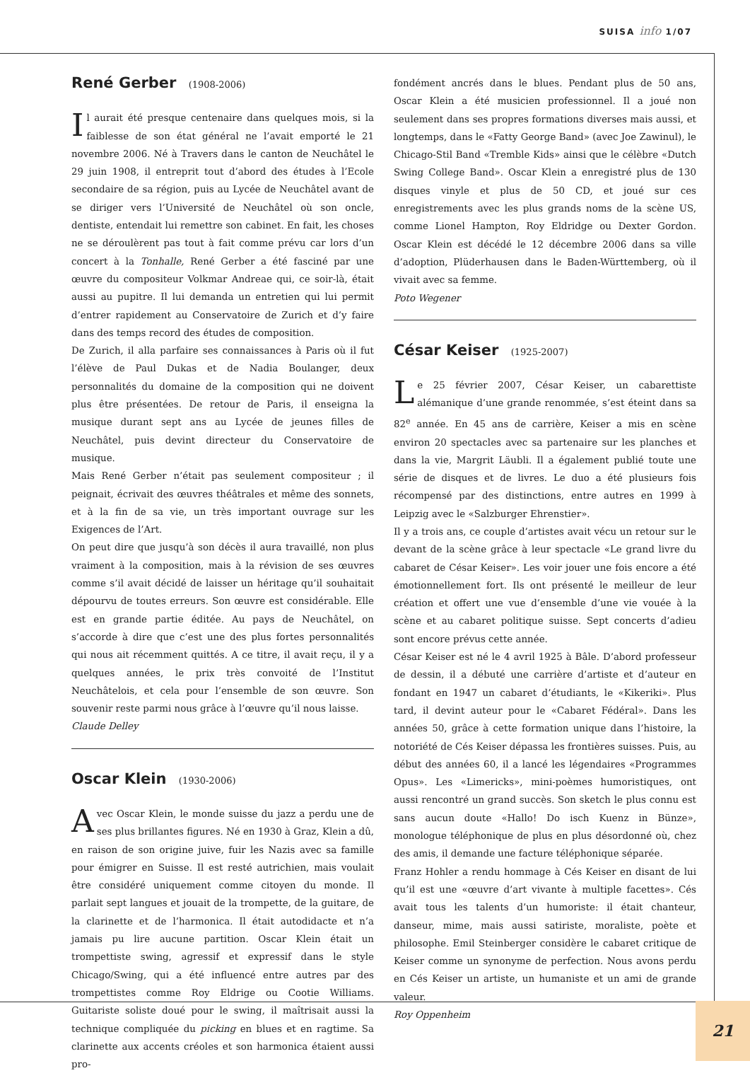SUISA info 1/07
René Gerber (1908-2006)
Il aurait été presque centenaire dans quelques mois, si la faiblesse de son état général ne l’avait emporté le 21 novembre 2006. Né à Travers dans le canton de Neuchâtel le 29 juin 1908, il entreprit tout d’abord des études à l’Ecole secondaire de sa région, puis au Lycée de Neuchâtel avant de se diriger vers l’Université de Neuchâtel où son oncle, dentiste, entendait lui remettre son cabinet. En fait, les choses ne se déroulèrent pas tout à fait comme prévu car lors d’un concert à la Tonhalle, René Gerber a été fasciné par une œuvre du compositeur Volkmar Andreae qui, ce soir-là, était aussi au pupitre. Il lui demanda un entretien qui lui permit d’entrer rapidement au Conservatoire de Zurich et d’y faire dans des temps record des études de composition.
De Zurich, il alla parfaire ses connaissances à Paris où il fut l’élève de Paul Dukas et de Nadia Boulanger, deux personnalités du domaine de la composition qui ne doivent plus être présentées. De retour de Paris, il enseigna la musique durant sept ans au Lycée de jeunes filles de Neuchâtel, puis devint directeur du Conservatoire de musique.
Mais René Gerber n’était pas seulement compositeur ; il peignait, écrivait des œuvres théâtrales et même des sonnets, et à la fin de sa vie, un très important ouvrage sur les Exigences de l’Art.
On peut dire que jusqu’à son décès il aura travaillé, non plus vraiment à la composition, mais à la révision de ses œuvres comme s’il avait décidé de laisser un héritage qu’il souhaitait dépourvu de toutes erreurs. Son œuvre est considérable. Elle est en grande partie éditée. Au pays de Neuchâtel, on s’accorde à dire que c’est une des plus fortes personnalités qui nous ait récemment quittés. A ce titre, il avait reçu, il y a quelques années, le prix très convoité de l’Institut Neuchâtelois, et cela pour l’ensemble de son œuvre. Son souvenir reste parmi nous grâce à l’œuvre qu’il nous laisse.
Claude Delley
Oscar Klein (1930-2006)
Avec Oscar Klein, le monde suisse du jazz a perdu une de ses plus brillantes figures. Né en 1930 à Graz, Klein a dû, en raison de son origine juive, fuir les Nazis avec sa famille pour émigrer en Suisse. Il est resté autrichien, mais voulait être considéré uniquement comme citoyen du monde. Il parlait sept langues et jouait de la trompette, de la guitare, de la clarinette et de l’harmonica. Il était autodidacte et n’a jamais pu lire aucune partition. Oscar Klein était un trompettiste swing, agressif et expressif dans le style Chicago/Swing, qui a été influencé entre autres par des trompettistes comme Roy Eldrige ou Cootie Williams. Guitariste soliste doué pour le swing, il maîtrisait aussi la technique compliquée du picking en blues et en ragtime. Sa clarinette aux accents créoles et son harmonica étaient aussi pro-
fondément ancrés dans le blues. Pendant plus de 50 ans, Oscar Klein a été musicien professionnel. Il a joué non seulement dans ses propres formations diverses mais aussi, et longtemps, dans le «Fatty George Band» (avec Joe Zawinul), le Chicago-Stil Band «Tremble Kids» ainsi que le célèbre «Dutch Swing College Band». Oscar Klein a enregistré plus de 130 disques vinyle et plus de 50 CD, et joué sur ces enregistrements avec les plus grands noms de la scène US, comme Lionel Hampton, Roy Eldridge ou Dexter Gordon. Oscar Klein est décédé le 12 décembre 2006 dans sa ville d’adoption, Plüderhausen dans le Baden-Württemberg, où il vivait avec sa femme.
Poto Wegener
César Keiser (1925-2007)
Le 25 février 2007, César Keiser, un cabarettiste alémanique d’une grande renommée, s’est éteint dans sa 82<sup>e</sup> année. En 45 ans de carrière, Keiser a mis en scène environ 20 spectacles avec sa partenaire sur les planches et dans la vie, Margrit Läubli. Il a également publié toute une série de disques et de livres. Le duo a été plusieurs fois récompensé par des distinctions, entre autres en 1999 à Leipzig avec le «Salzburger Ehrenstier».
Il y a trois ans, ce couple d’artistes avait vécu un retour sur le devant de la scène grâce à leur spectacle «Le grand livre du cabaret de César Keiser». Les voir jouer une fois encore a été émotionnellement fort. Ils ont présenté le meilleur de leur création et offert une vue d’ensemble d’une vie vouée à la scène et au cabaret politique suisse. Sept concerts d’adieu sont encore prévus cette année.
César Keiser est né le 4 avril 1925 à Bâle. D’abord professeur de dessin, il a débuté une carrière d’artiste et d’auteur en fondant en 1947 un cabaret d’étudiants, le «Kikeriki». Plus tard, il devint auteur pour le «Cabaret Fédéral». Dans les années 50, grâce à cette formation unique dans l’histoire, la notoriété de Cés Keiser dépassa les frontières suisses. Puis, au début des années 60, il a lancé les légendaires «Programmes Opus». Les «Limericks», mini-poèmes humoristiques, ont aussi rencontré un grand succès. Son sketch le plus connu est sans aucun doute «Hallo! Do isch Kuenz in Bünze», monologue téléphonique de plus en plus désordonné où, chez des amis, il demande une facture téléphonique séparée.
Franz Hohler a rendu hommage à Cés Keiser en disant de lui qu’il est une «œuvre d’art vivante à multiple facettes». Cés avait tous les talents d’un humoriste: il était chanteur, danseur, mime, mais aussi satiriste, moraliste, poète et philosophe. Emil Steinberger considère le cabaret critique de Keiser comme un synonyme de perfection. Nous avons perdu en Cés Keiser un artiste, un humaniste et un ami de grande valeur.
Roy Oppenheim
21